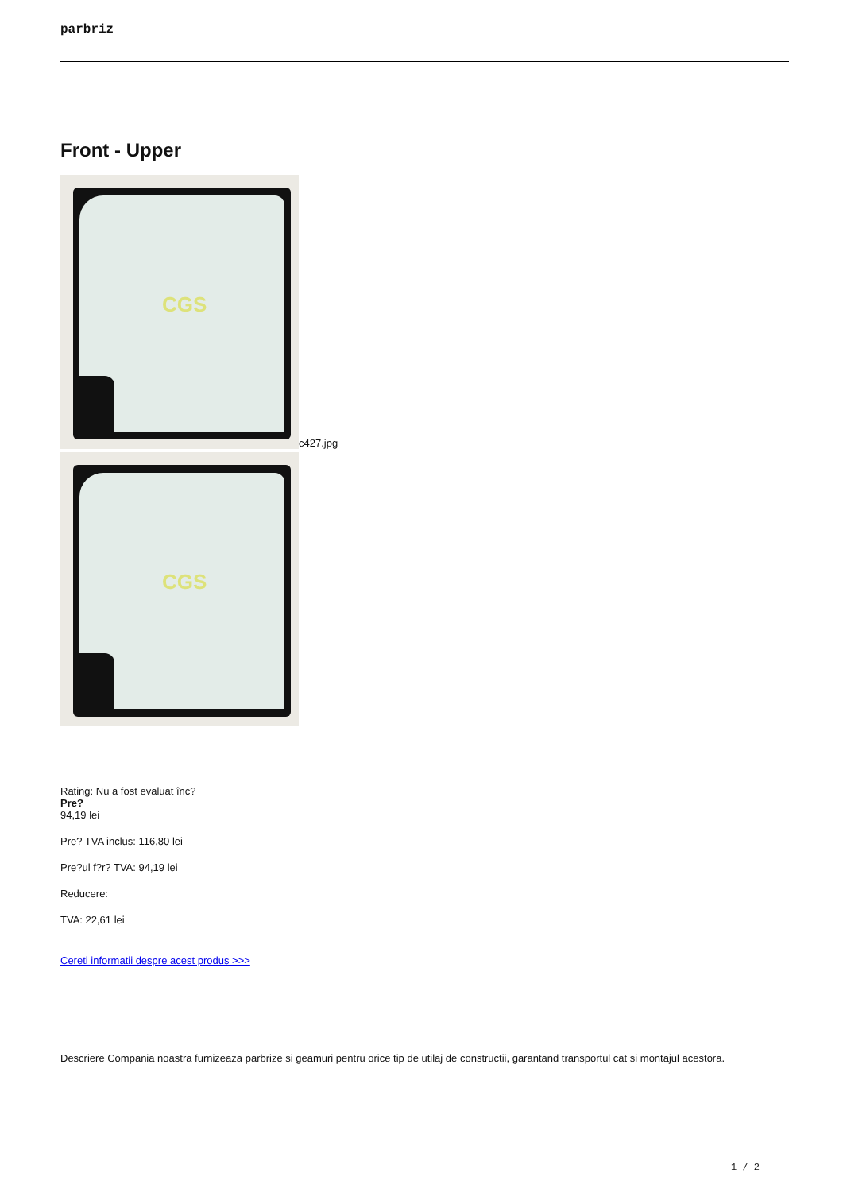parbriz
Front - Upper
CGS
c427.jpg
CGS
Rating: Nu a fost evaluat înc?
Pre?
94,19 lei
Pre? TVA inclus: 116,80 lei
Pre?ul f?r? TVA: 94,19 lei
Reducere:
TVA: 22,61 lei
Cereti informatii despre acest produs >>>
Descriere Compania noastra furnizeaza parbrize si geamuri pentru orice tip de utilaj de constructii, garantand transportul cat si montajul acestora.
1 / 2